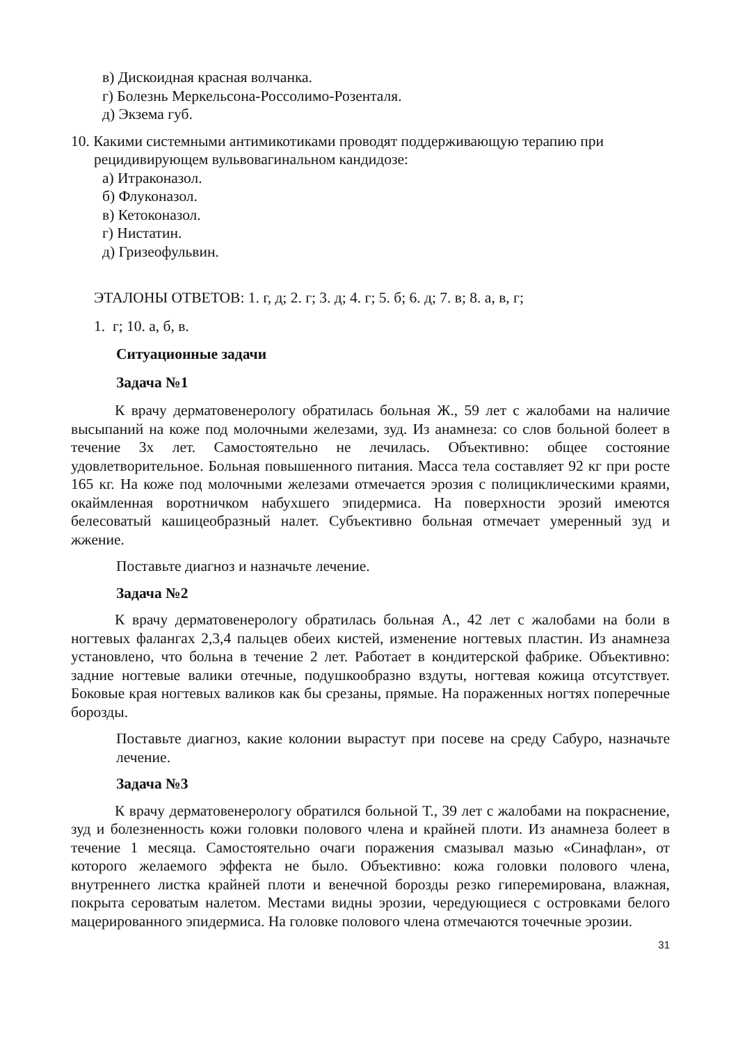в) Дискоидная красная волчанка.
г) Болезнь Меркельсона-Россолимо-Розенталя.
д) Экзема губ.
10. Какими системными антимикотиками проводят поддерживающую терапию при рецидивирующем вульвовагинальном кандидозе:
а) Итраконазол.
б) Флуконазол.
в) Кетоконазол.
г) Нистатин.
д) Гризеофульвин.
ЭТАЛОНЫ ОТВЕТОВ: 1. г, д; 2. г; 3. д; 4. г; 5. б; 6. д; 7. в; 8. а, в, г;
1. г; 10. а, б, в.
Ситуационные задачи
Задача №1
К врачу дерматовенерологу обратилась больная Ж., 59 лет с жалобами на наличие высыпаний на коже под молочными железами, зуд. Из анамнеза: со слов больной болеет в течение 3х лет. Самостоятельно не лечилась. Объективно: общее состояние удовлетворительное. Больная повышенного питания. Масса тела составляет 92 кг при росте 165 кг. На коже под молочными железами отмечается эрозия с полициклическими краями, окаймленная воротничком набухшего эпидермиса. На поверхности эрозий имеются белесоватый кашицеобразный налет. Субъективно больная отмечает умеренный зуд и жжение.
Поставьте диагноз и назначьте лечение.
Задача №2
К врачу дерматовенерологу обратилась больная А., 42 лет с жалобами на боли в ногтевых фалангах 2,3,4 пальцев обеих кистей, изменение ногтевых пластин. Из анамнеза установлено, что больна в течение 2 лет. Работает в кондитерской фабрике. Объективно: задние ногтевые валики отечные, подушкообразно вздуты, ногтевая кожица отсутствует. Боковые края ногтевых валиков как бы срезаны, прямые. На пораженных ногтях поперечные борозды.
Поставьте диагноз, какие колонии вырастут при посеве на среду Сабуро, назначьте лечение.
Задача №3
К врачу дерматовенерологу обратился больной Т., 39 лет с жалобами на покраснение, зуд и болезненность кожи головки полового члена и крайней плоти. Из анамнеза болеет в течение 1 месяца. Самостоятельно очаги поражения смазывал мазью «Синафлан», от которого желаемого эффекта не было. Объективно: кожа головки полового члена, внутреннего листка крайней плоти и венечной борозды резко гиперемирована, влажная, покрыта сероватым налетом. Местами видны эрозии, чередующиеся с островками белого мацерированного эпидермиса. На головке полового члена отмечаются точечные эрозии.
31